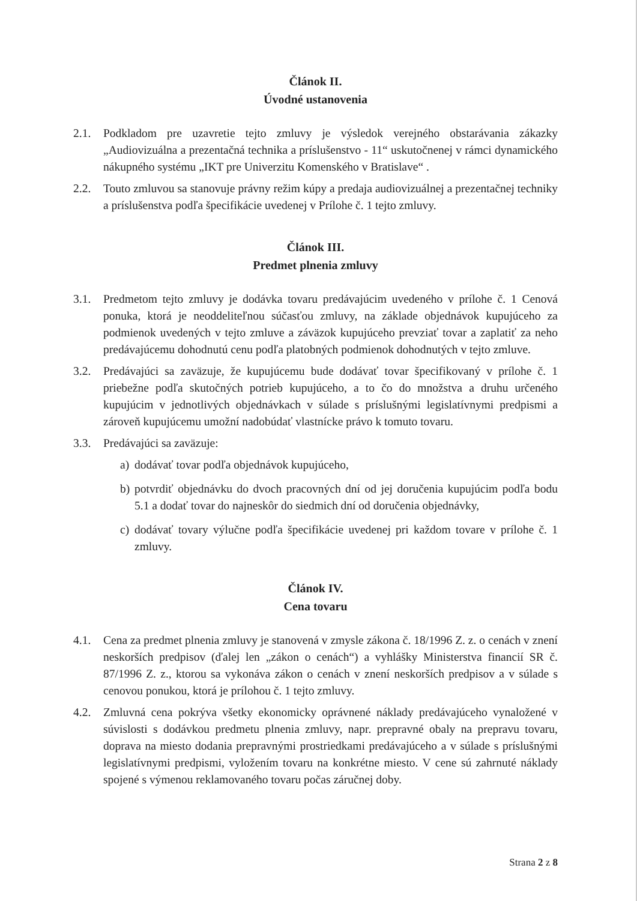Článok II.
Úvodné ustanovenia
2.1. Podkladom pre uzavretie tejto zmluvy je výsledok verejného obstarávania zákazky „Audiovizuálna a prezentačná technika a príslušenstvo - 11“ uskutočnenej v rámci dynamického nákupného systému „IKT pre Univerzitu Komenského v Bratislave“ .
2.2. Touto zmluvou sa stanovuje právny režim kúpy a predaja audiovizuálnej a prezentačnej techniky a príslušenstva podľa špecifikácie uvedenej v Prílohe č. 1 tejto zmluvy.
Článok III.
Predmet plnenia zmluvy
3.1. Predmetom tejto zmluvy je dodávka tovaru predávajúcim uvedeného v prílohe č. 1 Cenová ponuka, ktorá je neoddeliteľnou súčasťou zmluvy, na základe objednávok kupujúceho za podmienok uvedených v tejto zmluve a záväzok kupujúceho prevziať tovar a zaplatiť za neho predávajúcemu dohodnutú cenu podľa platobných podmienok dohodnutých v tejto zmluve.
3.2. Predávajúci sa zaväzuje, že kupujúcemu bude dodávať tovar špecifikovaný v prílohe č. 1 priebežne podľa skutočných potrieb kupujúceho, a to čo do množstva a druhu určeného kupujúcim v jednotlivých objednávkach v súlade s príslušnými legislatívnymi predpismi a zároveň kupujúcemu umožní nadobúdať vlastnícke právo k tomuto tovaru.
3.3. Predávajúci sa zaväzuje:
a) dodávať tovar podľa objednávok kupujúceho,
b) potvrdiť objednávku do dvoch pracovných dní od jej doručenia kupujúcim podľa bodu 5.1 a dodať tovar do najneskôr do siedmich dní od doručenia objednávky,
c) dodávať tovary výlučne podľa špecifikácie uvedenej pri každom tovare v prílohe č. 1 zmluvy.
Článok IV.
Cena tovaru
4.1. Cena za predmet plnenia zmluvy je stanovená v zmysle zákona č. 18/1996 Z. z. o cenách v znení neskorších predpisov (ďalej len „zákon o cenách“) a vyhlášky Ministerstva financií SR č. 87/1996 Z. z., ktorou sa vykonáva zákon o cenách v znení neskorších predpisov a v súlade s cenovou ponukou, ktorá je prílohou č. 1 tejto zmluvy.
4.2. Zmluvná cena pokrýva všetky ekonomicky oprávnené náklady predávajúceho vynaložené v súvislosti s dodávkou predmetu plnenia zmluvy, napr. prepravné obaly na prepravu tovaru, doprava na miesto dodania prepravnými prostriedkami predávajúceho a v súlade s príslušnými legislatívnymi predpismi, vyložením tovaru na konkrétne miesto. V cene sú zahrnuté náklady spojené s výmenou reklamovaného tovaru počas záručnej doby.
Strana 2 z 8